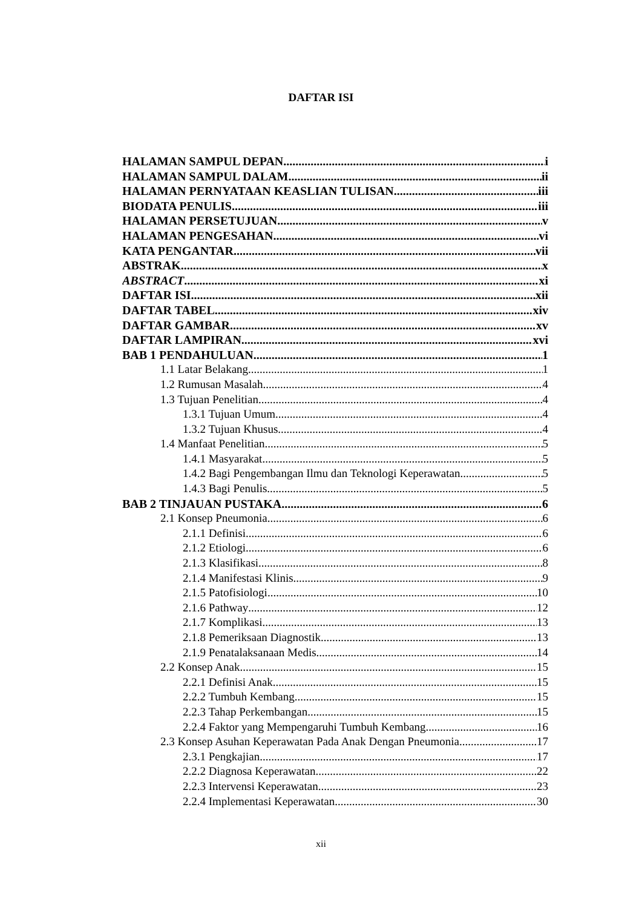DAFTAR ISI
HALAMAN SAMPUL DEPAN i
HALAMAN SAMPUL DALAM ii
HALAMAN PERNYATAAN KEASLIAN TULISAN iii
BIODATA PENULIS iii
HALAMAN PERSETUJUAN v
HALAMAN PENGESAHAN vi
KATA PENGANTAR vii
ABSTRAK x
ABSTRACT xi
DAFTAR ISI xii
DAFTAR TABEL xiv
DAFTAR GAMBAR xv
DAFTAR LAMPIRAN xvi
BAB 1 PENDAHULUAN 1
1.1 Latar Belakang 1
1.2 Rumusan Masalah 4
1.3 Tujuan Penelitian 4
1.3.1 Tujuan Umum 4
1.3.2 Tujuan Khusus 4
1.4 Manfaat Penelitian 5
1.4.1 Masyarakat 5
1.4.2 Bagi Pengembangan Ilmu dan Teknologi Keperawatan 5
1.4.3 Bagi Penulis 5
BAB 2 TINJAUAN PUSTAKA 6
2.1 Konsep Pneumonia 6
2.1.1 Definisi 6
2.1.2 Etiologi 6
2.1.3 Klasifikasi 8
2.1.4 Manifestasi Klinis 9
2.1.5 Patofisiologi 10
2.1.6 Pathway 12
2.1.7 Komplikasi 13
2.1.8 Pemeriksaan Diagnostik 13
2.1.9 Penatalaksanaan Medis 14
2.2 Konsep Anak 15
2.2.1 Definisi Anak 15
2.2.2 Tumbuh Kembang 15
2.2.3 Tahap Perkembangan 15
2.2.4 Faktor yang Mempengaruhi Tumbuh Kembang 16
2.3 Konsep Asuhan Keperawatan Pada Anak Dengan Pneumonia 17
2.3.1 Pengkajian 17
2.2.2 Diagnosa Keperawatan 22
2.2.3 Intervensi Keperawatan 23
2.2.4 Implementasi Keperawatan 30
xii